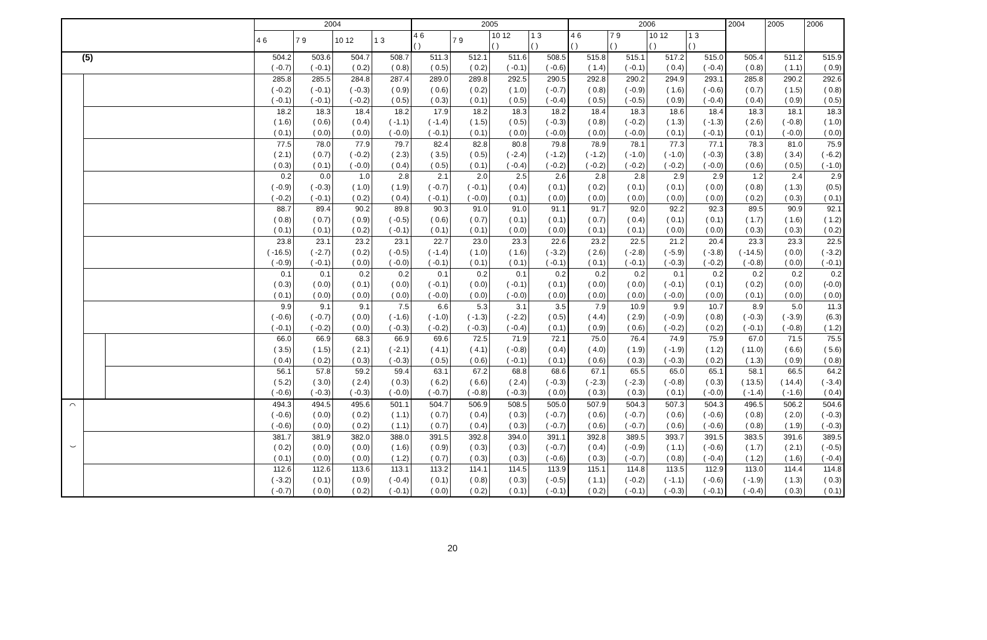(5)
| | | | 2004 | | | | 2005 | | | | 2006 | | | | 2004 | 2005 | 2006 |
| --- | --- | --- | --- | --- | --- | --- | --- | --- | --- | --- | --- | --- | --- | --- | --- | --- | --- |
| | | | 4 6 | 7 9 | 10 12 | 1 3 | 4 6 ( ) | 7 9 | 10 12 ( ) | 1 3 ( ) | 4 6 ( ) | 7 9 ( ) | 10 12 ( ) | 1 3 ( ) | | | |
| | | | 504.2 | 503.6 | 504.7 | 508.7 | 511.3 | 512.1 | 511.6 | 508.5 | 515.8 | 515.1 | 517.2 | 515.0 | 505.4 | 511.2 | 515.9 |
| | | | ( -0.7) | ( -0.1) | ( 0.2) | ( 0.8) | ( 0.5) | ( 0.2) | ( -0.1) | ( -0.6) | ( 1.4) | ( -0.1) | ( 0.4) | ( -0.4) | ( 0.8) | ( 1.1) | ( 0.9) |
| | | | 285.8 | 285.5 | 284.8 | 287.4 | 289.0 | 289.8 | 292.5 | 290.5 | 292.8 | 290.2 | 294.9 | 293.1 | 285.8 | 290.2 | 292.6 |
| | | | ( -0.2) | ( -0.1) | ( -0.3) | ( 0.9) | ( 0.6) | ( 0.2) | ( 1.0) | ( -0.7) | ( 0.8) | ( -0.9) | ( 1.6) | ( -0.6) | ( 0.7) | ( 1.5) | ( 0.8) |
| | | | ( -0.1) | ( -0.1) | ( -0.2) | ( 0.5) | ( 0.3) | ( 0.1) | ( 0.5) | ( -0.4) | ( 0.5) | ( -0.5) | ( 0.9) | ( -0.4) | ( 0.4) | ( 0.9) | ( 0.5) |
| | | | 18.2 | 18.3 | 18.4 | 18.2 | 17.9 | 18.2 | 18.3 | 18.2 | 18.4 | 18.3 | 18.6 | 18.4 | 18.3 | 18.1 | 18.3 |
| | | | ( 1.6) | ( 0.6) | ( 0.4) | ( -1.1) | ( -1.4) | ( 1.5) | ( 0.5) | ( -0.3) | ( 0.8) | ( -0.2) | ( 1.3) | ( -1.3) | ( 2.6) | ( -0.8) | ( 1.0) |
| | | | ( 0.1) | ( 0.0) | ( 0.0) | ( -0.0) | ( -0.1) | ( 0.1) | ( 0.0) | ( -0.0) | ( 0.0) | ( -0.0) | ( 0.1) | ( -0.1) | ( 0.1) | ( -0.0) | ( 0.0) |
| | | | 77.5 | 78.0 | 77.9 | 79.7 | 82.4 | 82.8 | 80.8 | 79.8 | 78.9 | 78.1 | 77.3 | 77.1 | 78.3 | 81.0 | 75.9 |
| | | | ( 2.1) | ( 0.7) | ( -0.2) | ( 2.3) | ( 3.5) | ( 0.5) | ( -2.4) | ( -1.2) | ( -1.2) | ( -1.0) | ( -1.0) | ( -0.3) | ( 3.8) | ( 3.4) | ( -6.2) |
| | | | ( 0.3) | ( 0.1) | ( -0.0) | ( 0.4) | ( 0.5) | ( 0.1) | ( -0.4) | ( -0.2) | ( -0.2) | ( -0.2) | ( -0.2) | ( -0.0) | ( 0.6) | ( 0.5) | ( -1.0) |
| | | | 0.2 | 0.0 | 1.0 | 2.8 | 2.1 | 2.0 | 2.5 | 2.6 | 2.8 | 2.8 | 2.9 | 2.9 | 1.2 | 2.4 | 2.9 |
| | | | ( -0.9) | ( -0.3) | ( 1.0) | ( 1.9) | ( -0.7) | ( -0.1) | ( 0.4) | ( 0.1) | ( 0.2) | ( 0.1) | ( 0.1) | ( 0.0) | ( 0.8) | ( 1.3) | (0.5) |
| | | | ( -0.2) | ( -0.1) | ( 0.2) | ( 0.4) | ( -0.1) | ( -0.0) | ( 0.1) | ( 0.0) | ( 0.0) | ( 0.0) | ( 0.0) | ( 0.0) | ( 0.2) | ( 0.3) | ( 0.1) |
| | | | 88.7 | 89.4 | 90.2 | 89.8 | 90.3 | 91.0 | 91.0 | 91.1 | 91.7 | 92.0 | 92.2 | 92.3 | 89.5 | 90.9 | 92.1 |
| | | | ( 0.8) | ( 0.7) | ( 0.9) | ( -0.5) | ( 0.6) | ( 0.7) | ( 0.1) | ( 0.1) | ( 0.7) | ( 0.4) | ( 0.1) | ( 0.1) | ( 1.7) | ( 1.6) | ( 1.2) |
| | | | ( 0.1) | ( 0.1) | ( 0.2) | ( -0.1) | ( 0.1) | ( 0.1) | ( 0.0) | ( 0.0) | ( 0.1) | ( 0.1) | ( 0.0) | ( 0.0) | ( 0.3) | ( 0.3) | ( 0.2) |
| | | | 23.8 | 23.1 | 23.2 | 23.1 | 22.7 | 23.0 | 23.3 | 22.6 | 23.2 | 22.5 | 21.2 | 20.4 | 23.3 | 23.3 | 22.5 |
| | | | ( -16.5) | ( -2.7) | ( 0.2) | ( -0.5) | ( -1.4) | ( 1.0) | ( 1.6) | ( -3.2) | ( 2.6) | ( -2.8) | ( -5.9) | ( -3.8) | ( -14.5) | ( 0.0) | ( -3.2) |
| | | | ( -0.9) | ( -0.1) | ( 0.0) | ( -0.0) | ( -0.1) | ( 0.1) | ( 0.1) | ( -0.1) | ( 0.1) | ( -0.1) | ( -0.3) | ( -0.2) | ( -0.8) | ( 0.0) | ( -0.1) |
| | | | 0.1 | 0.1 | 0.2 | 0.2 | 0.1 | 0.2 | 0.1 | 0.2 | 0.2 | 0.2 | 0.1 | 0.2 | 0.2 | 0.2 | 0.2 |
| | | | ( 0.3) | ( 0.0) | ( 0.1) | ( 0.0) | ( -0.1) | ( 0.0) | ( -0.1) | ( 0.1) | ( 0.0) | ( 0.0) | ( -0.1) | ( 0.1) | ( 0.2) | ( 0.0) | (-0.0) |
| | | | ( 0.1) | ( 0.0) | ( 0.0) | ( 0.0) | ( -0.0) | ( 0.0) | ( -0.0) | ( 0.0) | ( 0.0) | ( 0.0) | ( -0.0) | ( 0.0) | ( 0.1) | ( 0.0) | ( 0.0) |
| | | | 9.9 | 9.1 | 9.1 | 7.5 | 6.6 | 5.3 | 3.1 | 3.5 | 7.9 | 10.9 | 9.9 | 10.7 | 8.9 | 5.0 | 11.3 |
| | | | ( -0.6) | ( -0.7) | ( 0.0) | ( -1.6) | ( -1.0) | ( -1.3) | ( -2.2) | ( 0.5) | ( 4.4) | ( 2.9) | ( -0.9) | ( 0.8) | ( -0.3) | ( -3.9) | (6.3) |
| | | | ( -0.1) | ( -0.2) | ( 0.0) | ( -0.3) | ( -0.2) | ( -0.3) | ( -0.4) | ( 0.1) | ( 0.9) | ( 0.6) | ( -0.2) | ( 0.2) | ( -0.1) | ( -0.8) | ( 1.2) |
| | | | 66.0 | 66.9 | 68.3 | 66.9 | 69.6 | 72.5 | 71.9 | 72.1 | 75.0 | 76.4 | 74.9 | 75.9 | 67.0 | 71.5 | 75.5 |
| | | | ( 3.5) | ( 1.5) | ( 2.1) | ( -2.1) | ( 4.1) | ( 4.1) | ( -0.8) | ( 0.4) | ( 4.0) | ( 1.9) | ( -1.9) | ( 1.2) | ( 11.0) | ( 6.6) | ( 5.6) |
| | | | ( 0.4) | ( 0.2) | ( 0.3) | ( -0.3) | ( 0.5) | ( 0.6) | ( -0.1) | ( 0.1) | ( 0.6) | ( 0.3) | ( -0.3) | ( 0.2) | ( 1.3) | ( 0.9) | ( 0.8) |
| | | | 56.1 | 57.8 | 59.2 | 59.4 | 63.1 | 67.2 | 68.8 | 68.6 | 67.1 | 65.5 | 65.0 | 65.1 | 58.1 | 66.5 | 64.2 |
| | | | ( 5.2) | ( 3.0) | ( 2.4) | ( 0.3) | ( 6.2) | ( 6.6) | ( 2.4) | ( -0.3) | ( -2.3) | ( -2.3) | ( -0.8) | ( 0.3) | ( 13.5) | ( 14.4) | ( -3.4) |
| | | | ( -0.6) | ( -0.3) | ( -0.3) | ( -0.0) | ( -0.7) | ( -0.8) | ( -0.3) | ( 0.0) | ( 0.3) | ( 0.3) | ( 0.1) | ( -0.0) | ( -1.4) | ( -1.6) | ( 0.4) |
| ⌒ ⌣ | | | 494.3 | 494.5 | 495.6 | 501.1 | 504.7 | 506.9 | 508.5 | 505.0 | 507.9 | 504.3 | 507.3 | 504.3 | 496.5 | 506.2 | 504.6 |
| | | | ( -0.6) | ( 0.0) | ( 0.2) | ( 1.1) | ( 0.7) | ( 0.4) | ( 0.3) | ( -0.7) | ( 0.6) | ( -0.7) | ( 0.6) | ( -0.6) | ( 0.8) | ( 2.0) | ( -0.3) |
| | | | ( -0.6) | ( 0.0) | ( 0.2) | ( 1.1) | ( 0.7) | ( 0.4) | ( 0.3) | ( -0.7) | ( 0.6) | ( -0.7) | ( 0.6) | ( -0.6) | ( 0.8) | ( 1.9) | ( -0.3) |
| | | | 381.7 | 381.9 | 382.0 | 388.0 | 391.5 | 392.8 | 394.0 | 391.1 | 392.8 | 389.5 | 393.7 | 391.5 | 383.5 | 391.6 | 389.5 |
| | | | ( 0.2) | ( 0.0) | ( 0.0) | ( 1.6) | ( 0.9) | ( 0.3) | ( 0.3) | ( -0.7) | ( 0.4) | ( -0.9) | ( 1.1) | ( -0.6) | ( 1.7) | ( 2.1) | ( -0.5) |
| | | | ( 0.1) | ( 0.0) | ( 0.0) | ( 1.2) | ( 0.7) | ( 0.3) | ( 0.3) | ( -0.6) | ( 0.3) | ( -0.7) | ( 0.8) | ( -0.4) | ( 1.2) | ( 1.6) | ( -0.4) |
| | | | 112.6 | 112.6 | 113.6 | 113.1 | 113.2 | 114.1 | 114.5 | 113.9 | 115.1 | 114.8 | 113.5 | 112.9 | 113.0 | 114.4 | 114.8 |
| | | | ( -3.2) | ( 0.1) | ( 0.9) | ( -0.4) | ( 0.1) | ( 0.8) | ( 0.3) | ( -0.5) | ( 1.1) | ( -0.2) | ( -1.1) | ( -0.6) | ( -1.9) | ( 1.3) | ( 0.3) |
| | | | ( -0.7) | ( 0.0) | ( 0.2) | ( -0.1) | ( 0.0) | ( 0.2) | ( 0.1) | ( -0.1) | ( 0.2) | ( -0.1) | ( -0.3) | ( -0.1) | ( -0.4) | ( 0.3) | ( 0.1) |
20